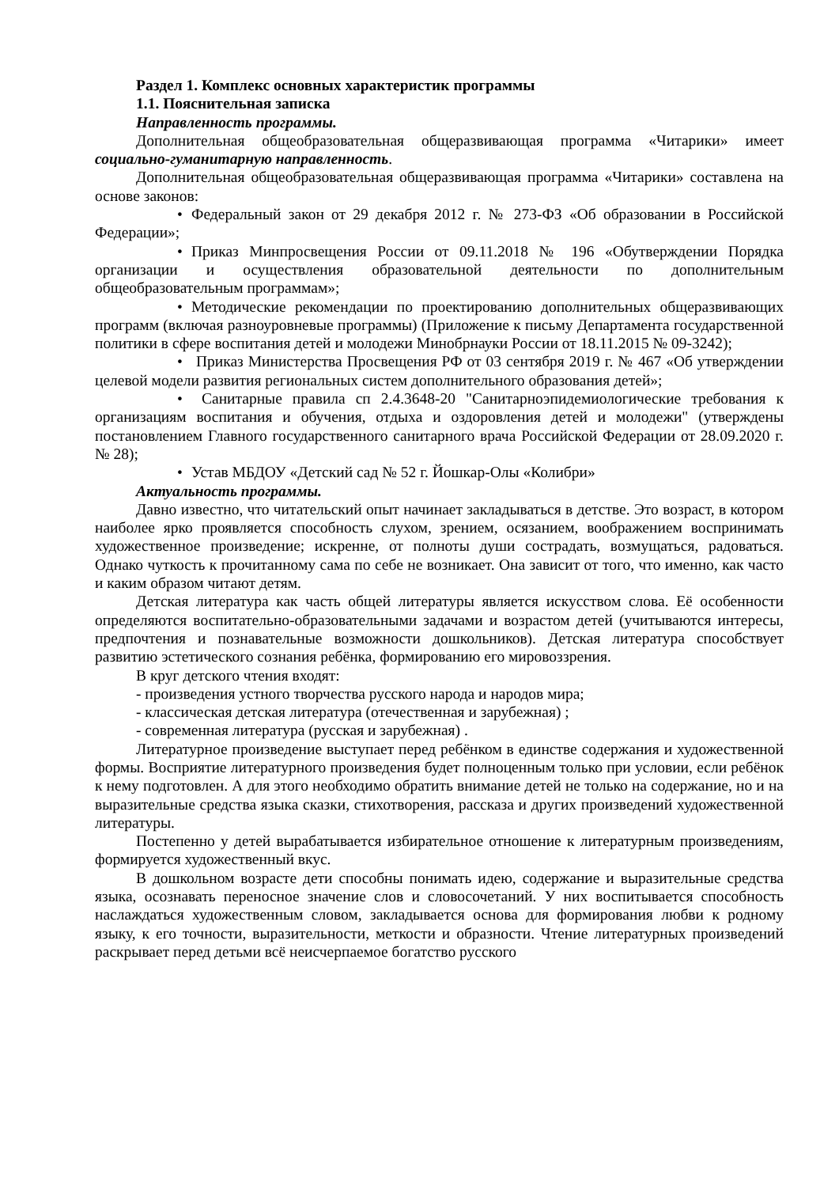Раздел 1. Комплекс основных характеристик программы
1.1. Пояснительная записка
Направленность программы.
Дополнительная общеобразовательная общеразвивающая программа «Читарики» имеет социально-гуманитарную направленность.
Дополнительная общеобразовательная общеразвивающая программа «Читарики» составлена на основе законов:
• Федеральный закон от 29 декабря 2012 г. № 273-ФЗ «Об образовании в Российской Федерации»;
• Приказ Минпросвещения России от 09.11.2018 № 196 «Обутверждении Порядка организации и осуществления образовательной деятельности по дополнительным общеобразовательным программам»;
• Методические рекомендации по проектированию дополнительных общеразвивающих программ (включая разноуровневые программы) (Приложение к письму Департамента государственной политики в сфере воспитания детей и молодежи Минобрнауки России от 18.11.2015 № 09-3242);
• Приказ Министерства Просвещения РФ от 03 сентября 2019 г. № 467 «Об утверждении целевой модели развития региональных систем дополнительного образования детей»;
• Санитарные правила сп 2.4.3648-20 "Санитарноэпидемиологические требования к организациям воспитания и обучения, отдыха и оздоровления детей и молодежи" (утверждены постановлением Главного государственного санитарного врача Российской Федерации от 28.09.2020 г. № 28);
• Устав МБДОУ «Детский сад № 52 г. Йошкар-Олы «Колибри»
Актуальность программы.
Давно известно, что читательский опыт начинает закладываться в детстве. Это возраст, в котором наиболее ярко проявляется способность слухом, зрением, осязанием, воображением воспринимать художественное произведение; искренне, от полноты души сострадать, возмущаться, радоваться. Однако чуткость к прочитанному сама по себе не возникает. Она зависит от того, что именно, как часто и каким образом читают детям.
Детская литература как часть общей литературы является искусством слова. Её особенности определяются воспитательно-образовательными задачами и возрастом детей (учитываются интересы, предпочтения и познавательные возможности дошкольников). Детская литература способствует развитию эстетического сознания ребёнка, формированию его мировоззрения.
В круг детского чтения входят:
- произведения устного творчества русского народа и народов мира;
- классическая детская литература (отечественная и зарубежная) ;
- современная литература (русская и зарубежная) .
Литературное произведение выступает перед ребёнком в единстве содержания и художественной формы. Восприятие литературного произведения будет полноценным только при условии, если ребёнок к нему подготовлен. А для этого необходимо обратить внимание детей не только на содержание, но и на выразительные средства языка сказки, стихотворения, рассказа и других произведений художественной литературы.
Постепенно у детей вырабатывается избирательное отношение к литературным произведениям, формируется художественный вкус.
В дошкольном возрасте дети способны понимать идею, содержание и выразительные средства языка, осознавать переносное значение слов и словосочетаний. У них воспитывается способность наслаждаться художественным словом, закладывается основа для формирования любви к родному языку, к его точности, выразительности, меткости и образности. Чтение литературных произведений раскрывает перед детьми всё неисчерпаемое богатство русского